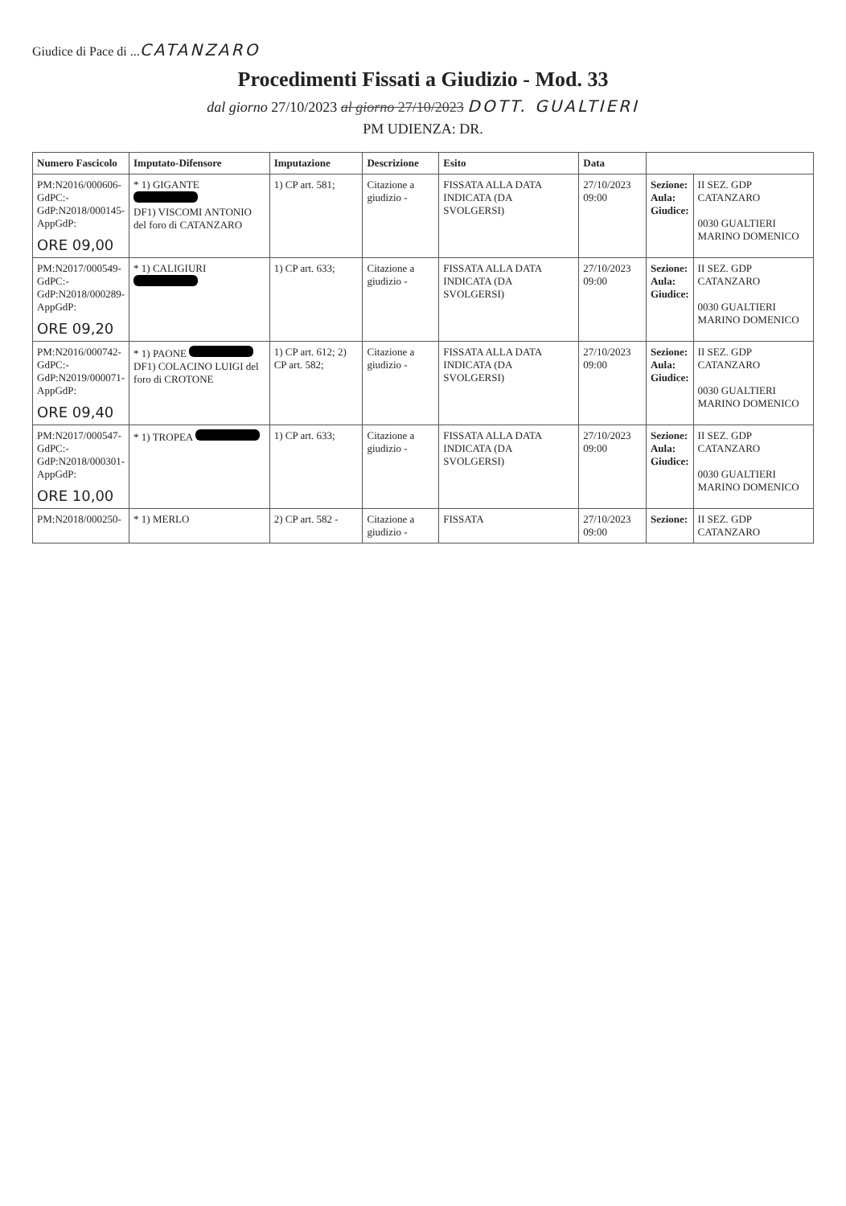Giudice di Pace di ...CATANZARO
Procedimenti Fissati a Giudizio - Mod. 33
dal giorno 27/10/2023 al giorno 27/10/2023 DOTT. GUALTIERI
PM UDIENZA: DR.
| Numero Fascicolo | Imputato-Difensore | Imputazione | Descrizione | Esito | Data | | |
| --- | --- | --- | --- | --- | --- | --- | --- |
| PM:N2016/000606- GdPC:- GdP:N2018/000145- AppGdP: ORE 09,00 | * 1) GIGANTE DF1) VISCOMI ANTONIO del foro di CATANZARO | 1) CP art. 581; | Citazione a giudizio - | FISSATA ALLA DATA INDICATA (DA SVOLGERSI) | 27/10/2023 09:00 | Sezione: Aula: Giudice: | II SEZ. GDP CATANZARO 0030 GUALTIERI MARINO DOMENICO |
| PM:N2017/000549- GdPC:- GdP:N2018/000289- AppGdP: ORE 09,20 | * 1) CALIGIURI | 1) CP art. 633; | Citazione a giudizio - | FISSATA ALLA DATA INDICATA (DA SVOLGERSI) | 27/10/2023 09:00 | Sezione: Aula: Giudice: | II SEZ. GDP CATANZARO 0030 GUALTIERI MARINO DOMENICO |
| PM:N2016/000742- GdPC:- GdP:N2019/000071- AppGdP: ORE 09,40 | * 1) PAONE DF1) COLACINO LUIGI del foro di CROTONE | 1) CP art. 612; 2) CP art. 582; | Citazione a giudizio - | FISSATA ALLA DATA INDICATA (DA SVOLGERSI) | 27/10/2023 09:00 | Sezione: Aula: Giudice: | II SEZ. GDP CATANZARO 0030 GUALTIERI MARINO DOMENICO |
| PM:N2017/000547- GdPC:- GdP:N2018/000301- AppGdP: ORE 10,00 | * 1) TROPEA | 1) CP art. 633; | Citazione a giudizio - | FISSATA ALLA DATA INDICATA (DA SVOLGERSI) | 27/10/2023 09:00 | Sezione: Aula: Giudice: | II SEZ. GDP CATANZARO 0030 GUALTIERI MARINO DOMENICO |
| PM:N2018/000250- | * 1) MERLO | 2) CP art. 582 - | Citazione a giudizio - | FISSATA | 27/10/2023 09:00 | Sezione: | II SEZ. GDP CATANZARO |